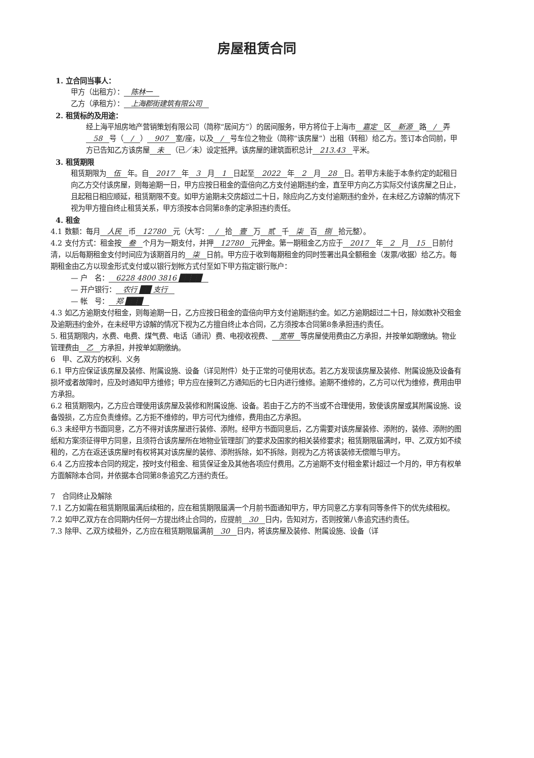房屋租赁合同
1. 立合同当事人：
甲方（出租方）： 陈林一
乙方（承租方）： 上海郡街建筑有限公司
2. 租赁标的及用途：
经上海平旭房地产营销策划有限公司（简称“居间方”）的居间服务，甲方将位于上海市 嘉定 区 新源 路 / 弄 58 号（ / ） 907 室/座，以及 / 号车位之物业（简称“该房屋”）出租（转租）给乙方。签订本合同前，甲方已告知乙方该房屋 未 （已／未）设定抵押。该房屋的建筑面积总计 213.43 平米。
3. 租赁期限
租赁期限为 伍 年。自 2017 年 3 月 1 日起至 2022 年 2 月 28 日。若甲方未能于本条约定的起租日向乙方交付该房屋，则每逾期一日，甲方应按日租金的壹倍向乙方支付逾期违约金，直至甲方向乙方实际交付该房屋之日止，且起租日相应顺延，租赁期限不变。如甲方逾期未交房超过二十日，除应向乙方支付逾期违约金外，在未经乙方谅解的情况下视为甲方擅自终止租赁关系，甲方须按本合同第8条的定承担违约责任。
4. 租金
4.1 数额：每月 人民 币 12780 元（大写： / 拾 壹 万 贰 千 柒 百 捌 拾元整）。
4.2 支付方式：租金按 叁 个月为一期支付，并押 12780 元押金。第一期租金乙方应于 2017 年 2 月 15 日前付清，以后每期租金支付时间应为该期首月的 柒 日前。甲方应于收到每期租金的同时签署出具全额租金（发票/收据）给乙方。每期租金由乙方以现金形式支付或以银行划帐方式付至如下甲方指定银行账户：
— 户　名： 6228 4800 3816 ████
— 开户银行： 农行 ██ 支行
— 帐　号： 郑 ███
4.3 如乙方逾期支付租金，则每逾期一日，乙方应按日租金的壹倍向甲方支付逾期违约金。如乙方逾期超过二十日，除如数补交租金及逾期违约金外，在未经甲方谅解的情况下视为乙方擅自终止本合同，乙方须按本合同第8条承担违约责任。
5. 租赁期限内，水费、电费、煤气费、电话（通讯）费、电视收视费、 宽带 等房屋使用费由乙方承担，并按单如期缴纳。物业管理费由 乙 方承担，并按单如期缴纳。
6　甲、乙双方的权利、义务
6.1 甲方应保证该房屋及装修、附属设施、设备（详见附件）处于正常的可使用状态。若乙方发现该房屋及装修、附属设施及设备有损坏或者故障时，应及时通知甲方维修；甲方应在接到乙方通知后的七日内进行维修。逾期不维修的，乙方可以代为维修，费用由甲方承担。
6.2 租赁期限内，乙方应合理使用该房屋及装修和附属设施、设备。若由于乙方的不当或不合理使用，致使该房屋或其附属设施、设备毁损，乙方应负责维修。乙方拒不维修的，甲方可代为维修，费用由乙方承担。
6.3 未经甲方书面同意，乙方不得对该房屋进行装修、添附。经甲方书面同意后，乙方需要对该房屋装修、添附的，装修、添附的图纸和方案须征得甲方同意，且须符合该房屋所在地物业管理部门的要求及国家的相关装修要求；租赁期限届满时，甲、乙双方如不续租的，乙方在返还该房屋时有权将其对该房屋的装修、添附拆除，如不拆除，则视为乙方将该装修无偿赠与甲方。
6.4 乙方应按本合同的规定，按时支付租金、租赁保证金及其他各项应付费用。乙方逾期不支付租金累计超过一个月的，甲方有权单方面解除本合同，并依据本合同第8条追究乙方违约责任。
7　合同终止及解除
7.1 乙方如需在租赁期限届满后续租的，应在租赁期限届满一个月前书面通知甲方，甲方同意乙方享有同等条件下的优先续租权。
7.2 如甲乙双方在合同期内任何一方提出终止合同的，应提前 30 日内，告知对方，否则按第八条追究违约责任。
7.3 除甲、乙双方续租外，乙方应在租赁期限届满前 30 日内，将该房屋及装修、附属设施、设备（详